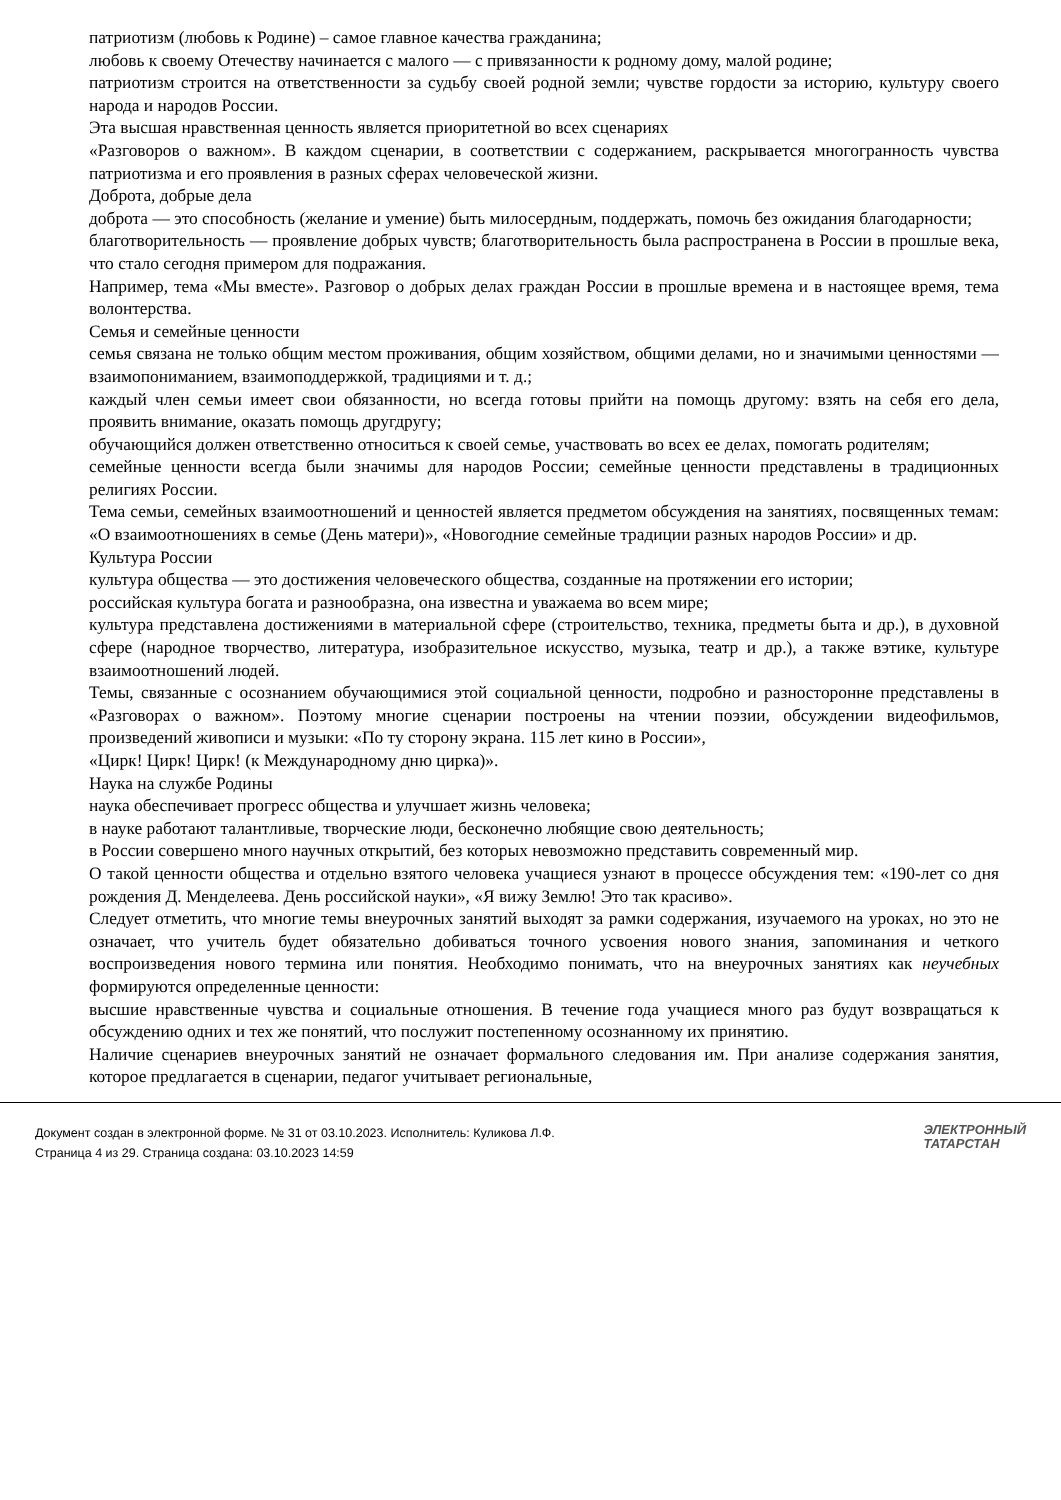патриотизм (любовь к Родине) – самое главное качества гражданина;
любовь к своему Отечеству начинается с малого — с привязанности к родному дому, малой родине;
патриотизм строится на ответственности за судьбу своей родной земли; чувстве гордости за историю, культуру своего народа и народов России.
Эта высшая нравственная ценность является приоритетной во всех сценариях
«Разговоров о важном». В каждом сценарии, в соответствии с содержанием, раскрывается многогранность чувства патриотизма и его проявления в разных сферах человеческой жизни.
Доброта, добрые дела
доброта — это способность (желание и умение) быть милосердным, поддержать, помочь без ожидания благодарности;
благотворительность — проявление добрых чувств; благотворительность была распространена в России в прошлые века, что стало сегодня примером для подражания.
Например, тема «Мы вместе». Разговор о добрых делах граждан России в прошлые времена и в настоящее время, тема волонтерства.
Семья и семейные ценности
семья связана не только общим местом проживания, общим хозяйством, общими делами, но и значимыми ценностями — взаимопониманием, взаимоподдержкой, традициями и т. д.;
каждый член семьи имеет свои обязанности, но всегда готовы прийти на помощь другому: взять на себя его дела, проявить внимание, оказать помощь другдругу;
обучающийся должен ответственно относиться к своей семье, участвовать во всех ее делах, помогать родителям;
семейные ценности всегда были значимы для народов России; семейные ценности представлены в традиционных религиях России.
Тема семьи, семейных взаимоотношений и ценностей является предметом обсуждения на занятиях, посвященных темам: «О взаимоотношениях в семье (День матери)», «Новогодние семейные традиции разных народов России» и др.
Культура России
культура общества — это достижения человеческого общества, созданные на протяжении его истории;
российская культура богата и разнообразна, она известна и уважаема во всем мире;
культура представлена достижениями в материальной сфере (строительство, техника, предметы быта и др.), в духовной сфере (народное творчество, литература, изобразительное искусство, музыка, театр и др.), а также вэтике, культуре взаимоотношений людей.
Темы, связанные с осознанием обучающимися этой социальной ценности, подробно и разносторонне представлены в «Разговорах о важном». Поэтому многие сценарии построены на чтении поэзии, обсуждении видеофильмов, произведений живописи и музыки: «По ту сторону экрана. 115 лет кино в России»,
«Цирк! Цирк! Цирк! (к Международному дню цирка)».
Наука на службе Родины
наука обеспечивает прогресс общества и улучшает жизнь человека;
в науке работают талантливые, творческие люди, бесконечно любящие свою деятельность;
в России совершено много научных открытий, без которых невозможно представить современный мир.
О такой ценности общества и отдельно взятого человека учащиеся узнают в процессе обсуждения тем: «190-лет со дня рождения Д. Менделеева. День российской науки», «Я вижу Землю! Это так красиво».
Следует отметить, что многие темы внеурочных занятий выходят за рамки содержания, изучаемого на уроках, но это не означает, что учитель будет обязательно добиваться точного усвоения нового знания, запоминания и четкого воспроизведения нового термина или понятия. Необходимо понимать, что на внеурочных занятиях как неучебных формируются определенные ценности:
высшие нравственные чувства и социальные отношения. В течение года учащиеся много раз будут возвращаться к обсуждению одних и тех же понятий, что послужит постепенному осознанному их принятию.
Наличие сценариев внеурочных занятий не означает формального следования им. При анализе содержания занятия, которое предлагается в сценарии, педагог учитывает региональные,
Документ создан в электронной форме. № 31 от 03.10.2023. Исполнитель: Куликова Л.Ф.
Страница 4 из 29. Страница создана: 03.10.2023 14:59
ЭЛЕКТРОННЫЙ
ТАТАРСТАН